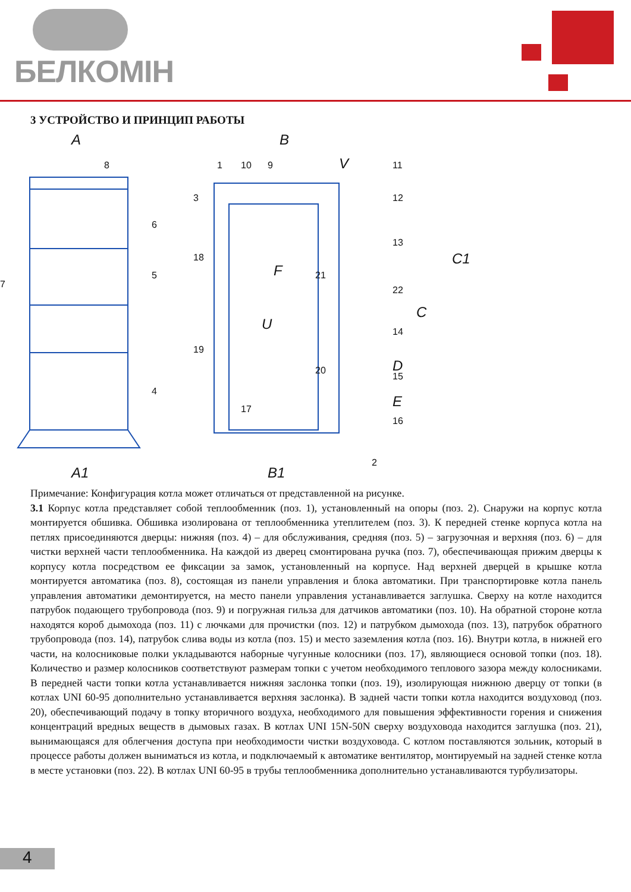БЕЛКОМІН
3 УСТРОЙСТВО И ПРИНЦИП РАБОТЫ
A
A1
B
B1
V
U
F
C
C1
D
E
8
6
5
4
7
3
1
10
9
11
12
13
18
21
22
14
19
20
15
17
16
2
Примечание: Конфигурация котла может отличаться от представленной на рисунке.
3.1 Корпус котла представляет собой теплообменник (поз. 1), установленный на опоры (поз. 2). Снаружи на корпус котла монтируется обшивка. Обшивка изолирована от теплообменника утеплителем (поз. 3). К передней стенке корпуса котла на петлях присоединяются дверцы: нижняя (поз. 4) – для обслуживания, средняя (поз. 5) – загрузочная и верхняя (поз. 6) – для чистки верхней части теплообменника. На каждой из дверец смонтирована ручка (поз. 7), обеспечивающая прижим дверцы к корпусу котла посредством ее фиксации за замок, установленный на корпусе. Над верхней дверцей в крышке котла монтируется автоматика (поз. 8), состоящая из панели управления и блока автоматики. При транспортировке котла панель управления автоматики демонтируется, на место панели управления устанавливается заглушка. Сверху на котле находится патрубок подающего трубопровода (поз. 9) и погружная гильза для датчиков автоматики (поз. 10). На обратной стороне котла находятся короб дымохода (поз. 11) с лючками для прочистки (поз. 12) и патрубком дымохода (поз. 13), патрубок обратного трубопровода (поз. 14), патрубок слива воды из котла (поз. 15) и место заземления котла (поз. 16). Внутри котла, в нижней его части, на колосниковые полки укладываются наборные чугунные колосники (поз. 17), являющиеся основой топки (поз. 18). Количество и размер колосников соответствуют размерам топки с учетом необходимого теплового зазора между колосниками. В передней части топки котла устанавливается нижняя заслонка топки (поз. 19), изолирующая нижнюю дверцу от топки (в котлах UNI 60-95 дополнительно устанавливается верхняя заслонка). В задней части топки котла находится воздуховод (поз. 20), обеспечивающий подачу в топку вторичного воздуха, необходимого для повышения эффективности горения и снижения концентраций вредных веществ в дымовых газах. В котлах UNI 15N-50N сверху воздуховода находится заглушка (поз. 21), вынимающаяся для облегчения доступа при необходимости чистки воздуховода. С котлом поставляются зольник, который в процессе работы должен выниматься из котла, и подключаемый к автоматике вентилятор, монтируемый на задней стенке котла в месте установки (поз. 22). В котлах UNI 60-95 в трубы теплообменника дополнительно устанавливаются турбулизаторы.
4